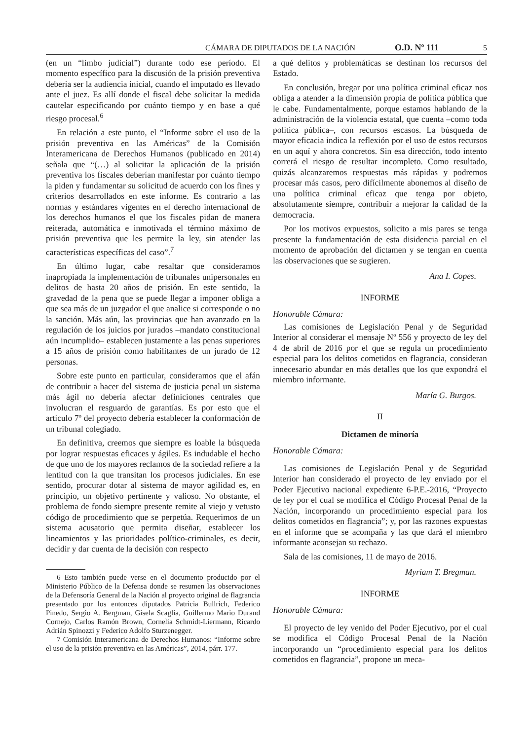CÁMARA DE DIPUTADOS DE LA NACIÓN O.D. Nº 111 5
(en un “limbo judicial”) durante todo ese período. El momento específico para la discusión de la prisión preventiva debería ser la audiencia inicial, cuando el imputado es llevado ante el juez. Es allí donde el fiscal debe solicitar la medida cautelar especificando por cuánto tiempo y en base a qué riesgo procesal.<sup>6</sup>
En relación a este punto, el “Informe sobre el uso de la prisión preventiva en las Américas” de la Comisión Interamericana de Derechos Humanos (publicado en 2014) señala que “(…) al solicitar la aplicación de la prisión preventiva los fiscales deberían manifestar por cuánto tiempo la piden y fundamentar su solicitud de acuerdo con los fines y criterios desarrollados en este informe. Es contrario a las normas y estándares vigentes en el derecho internacional de los derechos humanos el que los fiscales pidan de manera reiterada, automática e inmotivada el término máximo de prisión preventiva que les permite la ley, sin atender las características específicas del caso”.<sup>7</sup>
En último lugar, cabe resaltar que consideramos inapropiada la implementación de tribunales unipersonales en delitos de hasta 20 años de prisión. En este sentido, la gravedad de la pena que se puede llegar a imponer obliga a que sea más de un juzgador el que analice si corresponde o no la sanción. Más aún, las provincias que han avanzado en la regulación de los juicios por jurados –mandato constitucional aún incumplido– establecen justamente a las penas superiores a 15 años de prisión como habilitantes de un jurado de 12 personas.
Sobre este punto en particular, consideramos que el afán de contribuir a hacer del sistema de justicia penal un sistema más ágil no debería afectar definiciones centrales que involucran el resguardo de garantías. Es por esto que el artículo 7º del proyecto debería establecer la conformación de un tribunal colegiado.
En definitiva, creemos que siempre es loable la búsqueda por lograr respuestas eficaces y ágiles. Es indudable el hecho de que uno de los mayores reclamos de la sociedad refiere a la lentitud con la que transitan los procesos judiciales. En ese sentido, procurar dotar al sistema de mayor agilidad es, en principio, un objetivo pertinente y valioso. No obstante, el problema de fondo siempre presente remite al viejo y vetusto código de procedimiento que se perpetúa. Requerimos de un sistema acusatorio que permita diseñar, establecer los lineamientos y las prioridades político-criminales, es decir, decidir y dar cuenta de la decisión con respecto
6 Esto también puede verse en el documento producido por el Ministerio Público de la Defensa donde se resumen las observaciones de la Defensoría General de la Nación al proyecto original de flagrancia presentado por los entonces diputados Patricia Bullrich, Federico Pinedo, Sergio A. Bergman, Gisela Scaglia, Guillermo Mario Durand Cornejo, Carlos Ramón Brown, Cornelia Schmidt-Liermann, Ricardo Adrián Spinozzi y Federico Adolfo Sturzenegger.
7 Comisión Interamericana de Derechos Humanos: “Informe sobre el uso de la prisión preventiva en las Américas”, 2014, párr. 177.
a qué delitos y problemáticas se destinan los recursos del Estado.
En conclusión, bregar por una política criminal eficaz nos obliga a atender a la dimensión propia de política pública que le cabe. Fundamentalmente, porque estamos hablando de la administración de la violencia estatal, que cuenta –como toda política pública–, con recursos escasos. La búsqueda de mayor eficacia indica la reflexión por el uso de estos recursos en un aquí y ahora concretos. Sin esa dirección, todo intento correrá el riesgo de resultar incompleto. Como resultado, quizás alcanzaremos respuestas más rápidas y podremos procesar más casos, pero difícilmente abonemos al diseño de una política criminal eficaz que tenga por objeto, absolutamente siempre, contribuir a mejorar la calidad de la democracia.
Por los motivos expuestos, solicito a mis pares se tenga presente la fundamentación de esta disidencia parcial en el momento de aprobación del dictamen y se tengan en cuenta las observaciones que se sugieren.
Ana I. Copes.
INFORME
Honorable Cámara:
Las comisiones de Legislación Penal y de Seguridad Interior al considerar el mensaje Nº 556 y proyecto de ley del 4 de abril de 2016 por el que se regula un procedimiento especial para los delitos cometidos en flagrancia, consideran innecesario abundar en más detalles que los que expondrá el miembro informante.
María G. Burgos.
II
Dictamen de minoría
Honorable Cámara:
Las comisiones de Legislación Penal y de Seguridad Interior han considerado el proyecto de ley enviado por el Poder Ejecutivo nacional expediente 6-P.E.-2016, “Proyecto de ley por el cual se modifica el Código Procesal Penal de la Nación, incorporando un procedimiento especial para los delitos cometidos en flagrancia”; y, por las razones expuestas en el informe que se acompaña y las que dará el miembro informante aconsejan su rechazo.
Sala de las comisiones, 11 de mayo de 2016.
Myriam T. Bregman.
INFORME
Honorable Cámara:
El proyecto de ley venido del Poder Ejecutivo, por el cual se modifica el Código Procesal Penal de la Nación incorporando un “procedimiento especial para los delitos cometidos en flagrancia”, propone un meca-